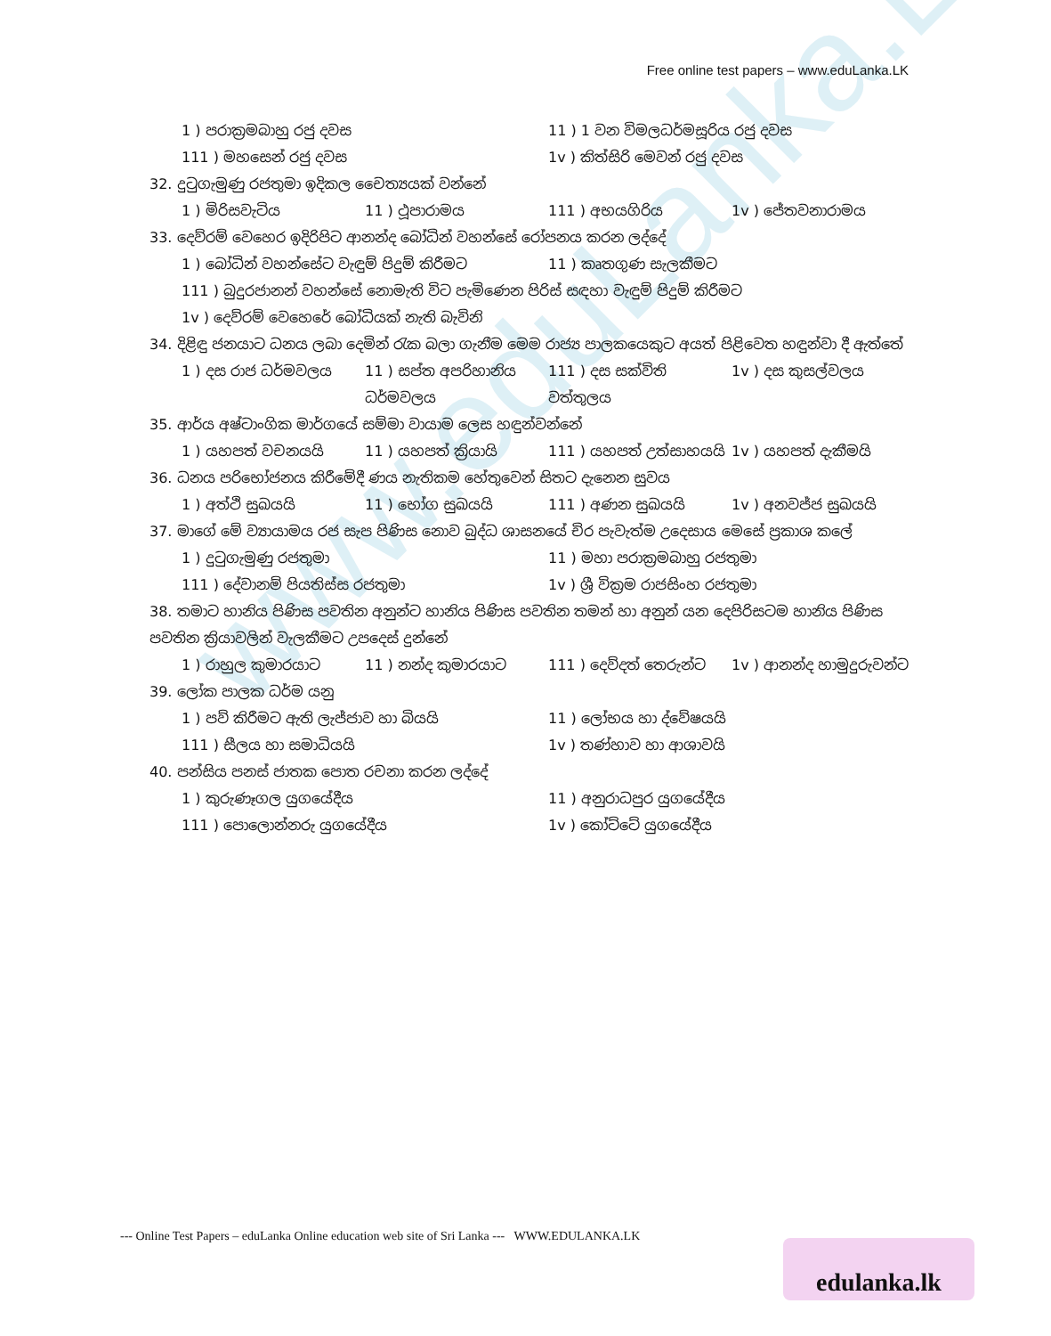www.eduLanka.LK
Free online test papers – www.eduLanka.LK
1 ) පරාක්‍රමබාහු රජු දවස 11 ) 1 වන විමලධර්මසූරිය රජු දවස
111 ) මහසෙන් රජු දවස 1v ) කිත්සිරි මෙවන් රජු දවස
32. දුටුගැමුණු රජතුමා ඉදිකල චෛත්‍යයක් වන්නේ
1 ) මිරිසවැටිය 11 ) ථූපාරාමය 111 ) අභයගිරිය 1v ) ජේතවනාරාමය
33. දෙව්රම් වෙහෙර ඉදිරිපිට ආනන්ද බෝධින් වහන්සේ රෝපනය කරන ලද්දේ
1 ) බෝධින් වහන්සේට වැඳුම් පිදුම් කිරීමට 11 ) කෘතගුණ සැලකීමට
111 ) බුදුරජානන් වහන්සේ නොමැති විට පැමිණෙන පිරිස් සඳහා වැඳුම් පිදුම් කිරීමට
1v ) දෙව්රම් වෙහෙරේ බෝධියක් නැති බැවිනි
34. දිළිඳු ජනයාට ධනය ලබා දෙමින් රැක බලා ගැනීම මෙම රාජ්‍ය පාලකයෙකුට අයත් පිළිවෙත හඳුන්වා දී ඇත්තේ
1 ) දස රාජ ධර්මවලය 11 ) සප්ත අපරිහානිය ධර්මවලය 111 ) දස සක්විති වත්තුලය 1v ) දස කුසල්වලය
35. ආර්ය අෂ්ටාංගික මාර්ගයේ සම්මා වායාම ලෙස හඳුන්වන්නේ
1 ) යහපත් වචනයයි 11 ) යහපත් ක්‍රියායි 111 ) යහපත් උත්සාහයයි 1v ) යහපත් දැකීමයි
36. ධනය පරිභෝජනය කිරීමේදී ණය නැතිකම හේතුවෙන් සිතට දැනෙන සුවය
1 ) අත්ථි සුඛයයි 11 ) භෝග සුඛයයි 111 ) අණන සුඛයයි 1v ) අනවජ්ජ සුඛයයි
37. මාගේ මේ ව්‍යායාමය රජ සැප පිණිස නොව බුද්ධ ශාසනයේ චිර පැවැත්ම උදෙසාය මෙසේ ප්‍රකාශ කලේ
1 ) දුටුගැමුණු රජතුමා 11 ) මහා පරාක්‍රමබාහු රජතුමා
111 ) දේවානම් පියතිස්ස රජතුමා 1v ) ශ්‍රී වික්‍රම රාජසිංහ රජතුමා
38. තමාට හානිය පිණිස පවතින අනුන්ට හානිය පිණිස පවතින තමන් හා අනුන් යන දෙපිරිසටම හානිය පිණිස පවතින ක්‍රියාවලින් වැලකීමට උපදෙස් දුන්නේ
1 ) රාහුල කුමාරයාට 11 ) නන්ද කුමාරයාට 111 ) දෙව්දත් තෙරුන්ට 1v ) ආනන්ද හාමුදුරුවන්ට
39. ලෝක පාලක ධර්ම යනු
1 ) පව් කිරීමට ඇති ලැජ්ජාව හා බියයි 11 ) ලෝභය හා ද්වේෂයයි
111 ) සීලය හා සමාධියයි 1v ) තණ්හාව හා ආශාවයි
40. පන්සිය පනස් ජාතක පොත රචනා කරන ලද්දේ
1 ) කුරුණෑගල යුගයේදීය 11 ) අනුරාධපුර යුගයේදීය
111 ) පොලොන්නරු යුගයේදීය 1v ) කෝට්ටේ යුගයේදීය
--- Online Test Papers – eduLanka Online education web site of Sri Lanka --- WWW.EDULANKA.LK
edulanka.lk